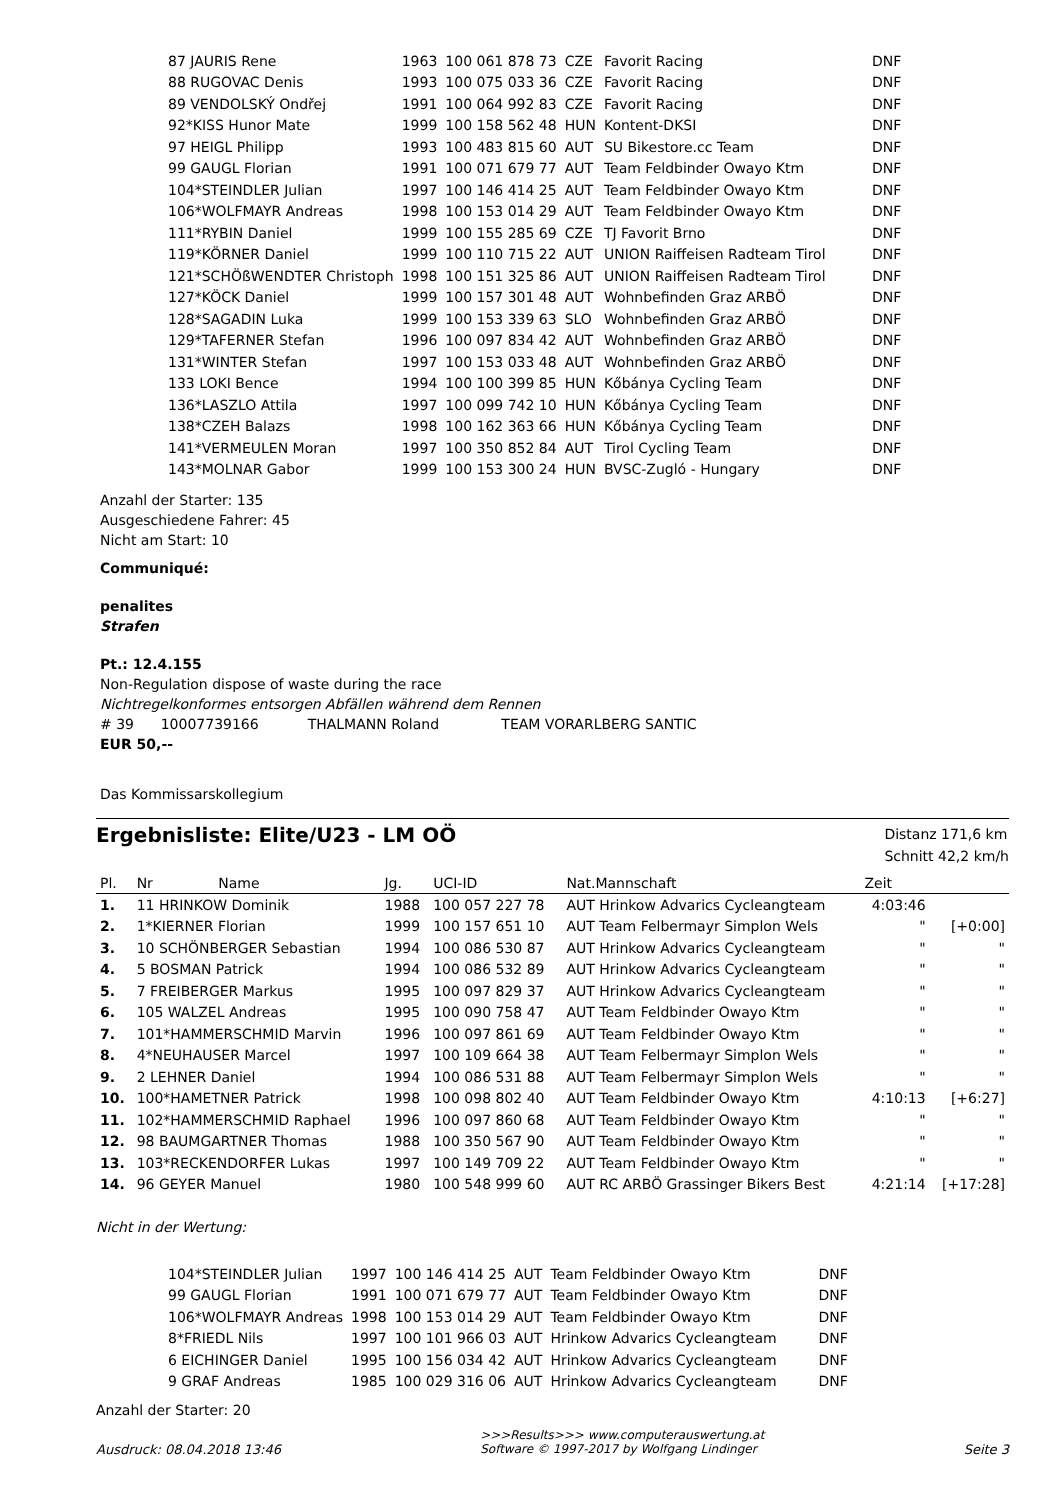| 87 JAURIS Rene | 1963 | 100 061 878 73 | CZE | Favorit Racing | DNF |
| 88 RUGOVAC Denis | 1993 | 100 075 033 36 | CZE | Favorit Racing | DNF |
| 89 VENDOLSKÝ Ondřej | 1991 | 100 064 992 83 | CZE | Favorit Racing | DNF |
| 92*KISS Hunor Mate | 1999 | 100 158 562 48 | HUN | Kontent-DKSI | DNF |
| 97 HEIGL Philipp | 1993 | 100 483 815 60 | AUT | SU Bikestore.cc Team | DNF |
| 99 GAUGL Florian | 1991 | 100 071 679 77 | AUT | Team Feldbinder Owayo Ktm | DNF |
| 104*STEINDLER Julian | 1997 | 100 146 414 25 | AUT | Team Feldbinder Owayo Ktm | DNF |
| 106*WOLFMAYR Andreas | 1998 | 100 153 014 29 | AUT | Team Feldbinder Owayo Ktm | DNF |
| 111*RYBIN Daniel | 1999 | 100 155 285 69 | CZE | TJ Favorit Brno | DNF |
| 119*KÖRNER Daniel | 1999 | 100 110 715 22 | AUT | UNION Raiffeisen Radteam Tirol | DNF |
| 121*SCHÖßWENDTER Christoph | 1998 | 100 151 325 86 | AUT | UNION Raiffeisen Radteam Tirol | DNF |
| 127*KÖCK Daniel | 1999 | 100 157 301 48 | AUT | Wohnbefinden Graz ARBÖ | DNF |
| 128*SAGADIN Luka | 1999 | 100 153 339 63 | SLO | Wohnbefinden Graz ARBÖ | DNF |
| 129*TAFERNER Stefan | 1996 | 100 097 834 42 | AUT | Wohnbefinden Graz ARBÖ | DNF |
| 131*WINTER Stefan | 1997 | 100 153 033 48 | AUT | Wohnbefinden Graz ARBÖ | DNF |
| 133 LOKI Bence | 1994 | 100 100 399 85 | HUN | Kőbánya Cycling Team | DNF |
| 136*LASZLO Attila | 1997 | 100 099 742 10 | HUN | Kőbánya Cycling Team | DNF |
| 138*CZEH Balazs | 1998 | 100 162 363 66 | HUN | Kőbánya Cycling Team | DNF |
| 141*VERMEULEN Moran | 1997 | 100 350 852 84 | AUT | Tirol Cycling Team | DNF |
| 143*MOLNAR Gabor | 1999 | 100 153 300 24 | HUN | BVSC-Zugló - Hungary | DNF |
Anzahl der Starter: 135
Ausgeschiedene Fahrer: 45
Nicht am Start: 10
Communiqué:
penalites
Strafen
Pt.: 12.4.155
Non-Regulation dispose of waste during the race
Nichtregelkonformes entsorgen Abfällen während dem Rennen
# 39 10007739166 THALMANN Roland TEAM VORARLBERG SANTIC
EUR 50,--
Das Kommissarskollegium
Ergebnisliste: Elite/U23 - LM OÖ
Distanz 171,6 km
Schnitt 42,2 km/h
| Pl. | Nr | Name | Jg. | UCI-ID | Nat.Mannschaft | Zeit | |
| --- | --- | --- | --- | --- | --- | --- | --- |
| 1. | 11 HRINKOW Dominik | | 1988 | 100 057 227 78 | AUT Hrinkow Advarics Cycleangteam | 4:03:46 | |
| 2. | 1*KIERNER Florian | | 1999 | 100 157 651 10 | AUT Team Felbermayr Simplon Wels | " | [+0:00] |
| 3. | 10 SCHÖNBERGER Sebastian | | 1994 | 100 086 530 87 | AUT Hrinkow Advarics Cycleangteam | " | " |
| 4. | 5 BOSMAN Patrick | | 1994 | 100 086 532 89 | AUT Hrinkow Advarics Cycleangteam | " | " |
| 5. | 7 FREIBERGER Markus | | 1995 | 100 097 829 37 | AUT Hrinkow Advarics Cycleangteam | " | " |
| 6. | 105 WALZEL Andreas | | 1995 | 100 090 758 47 | AUT Team Feldbinder Owayo Ktm | " | " |
| 7. | 101*HAMMERSCHMID Marvin | | 1996 | 100 097 861 69 | AUT Team Feldbinder Owayo Ktm | " | " |
| 8. | 4*NEUHAUSER Marcel | | 1997 | 100 109 664 38 | AUT Team Felbermayr Simplon Wels | " | " |
| 9. | 2 LEHNER Daniel | | 1994 | 100 086 531 88 | AUT Team Felbermayr Simplon Wels | " | " |
| 10. | 100*HAMETNER Patrick | | 1998 | 100 098 802 40 | AUT Team Feldbinder Owayo Ktm | 4:10:13 | [+6:27] |
| 11. | 102*HAMMERSCHMID Raphael | | 1996 | 100 097 860 68 | AUT Team Feldbinder Owayo Ktm | " | " |
| 12. | 98 BAUMGARTNER Thomas | | 1988 | 100 350 567 90 | AUT Team Feldbinder Owayo Ktm | " | " |
| 13. | 103*RECKENDORFER Lukas | | 1997 | 100 149 709 22 | AUT Team Feldbinder Owayo Ktm | " | " |
| 14. | 96 GEYER Manuel | | 1980 | 100 548 999 60 | AUT RC ARBÖ Grassinger Bikers Best | 4:21:14 | [+17:28] |
Nicht in der Wertung:
| 104*STEINDLER Julian | 1997 | 100 146 414 25 | AUT | Team Feldbinder Owayo Ktm | DNF |
| 99 GAUGL Florian | 1991 | 100 071 679 77 | AUT | Team Feldbinder Owayo Ktm | DNF |
| 106*WOLFMAYR Andreas | 1998 | 100 153 014 29 | AUT | Team Feldbinder Owayo Ktm | DNF |
| 8*FRIEDL Nils | 1997 | 100 101 966 03 | AUT | Hrinkow Advarics Cycleangteam | DNF |
| 6 EICHINGER Daniel | 1995 | 100 156 034 42 | AUT | Hrinkow Advarics Cycleangteam | DNF |
| 9 GRAF Andreas | 1985 | 100 029 316 06 | AUT | Hrinkow Advarics Cycleangteam | DNF |
Anzahl der Starter: 20
Ausdruck: 08.04.2018 13:46 >>>Results>>> www.computerauswertung.at
Software © 1997-2017 by Wolfgang Lindinger Seite 3